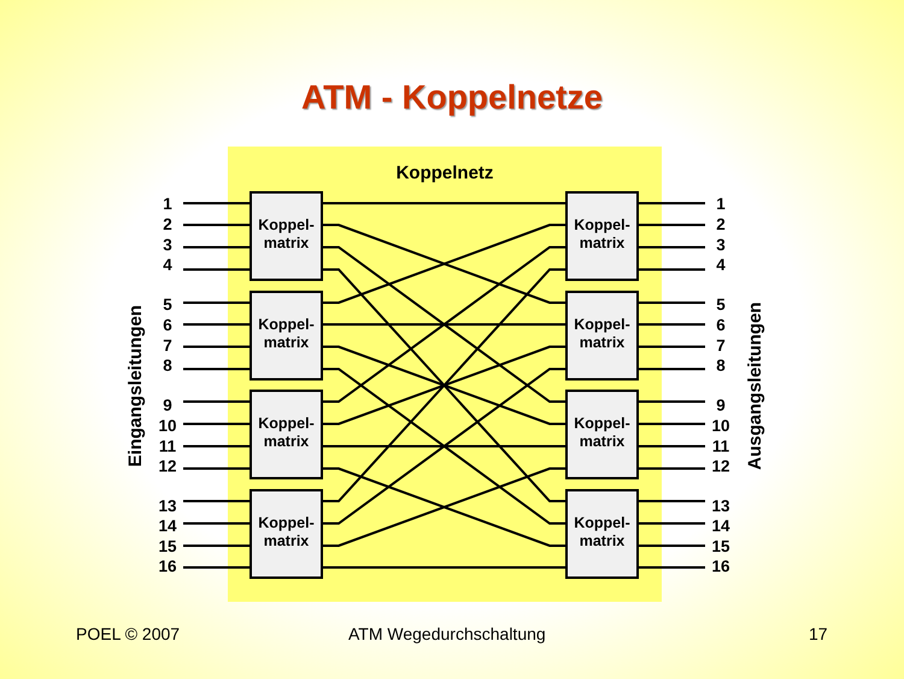ATM - Koppelnetze
Koppelnetz
Koppel-
matrix
Koppel-
matrix
Koppel-
matrix
Koppel-
matrix
Koppel-
matrix
Koppel-
matrix
Koppel-
matrix
Koppel-
matrix
1
2
3
4
5
6
7
8
9
10
11
12
13
14
15
16
1
2
3
4
5
6
7
8
9
10
11
12
13
14
15
16
Eingangsleitungen
Ausgangsleitungen
POEL © 2007 ATM Wegedurchschaltung 17